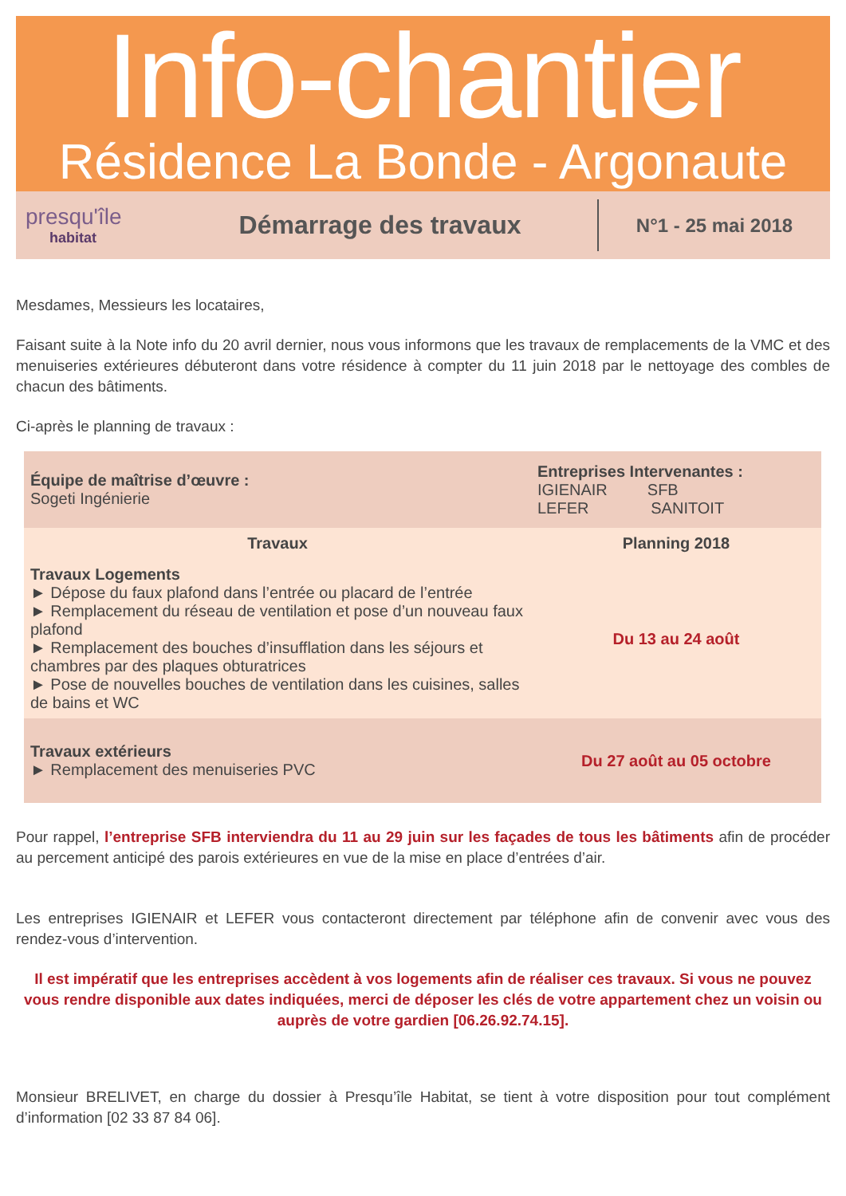Info-chantier
Résidence La Bonde - Argonaute
presqu'île
habitat
Démarrage des travaux
N°1 - 25 mai 2018
Mesdames, Messieurs les locataires,
Faisant suite à la Note info du 20 avril dernier, nous vous informons que les travaux de remplacements de la VMC et des menuiseries extérieures débuteront dans votre résidence à compter du 11 juin 2018 par le nettoyage des combles de chacun des bâtiments.
Ci-après le planning de travaux :
| Équipe de maîtrise d’œuvre : Sogeti Ingénierie | Entreprises Intervenantes : IGIENAIR SFB LEFER SANITOIT |
| Travaux | Planning 2018 |
| Travaux Logements ► Dépose du faux plafond dans l’entrée ou placard de l’entrée ► Remplacement du réseau de ventilation et pose d’un nouveau faux plafond ► Remplacement des bouches d’insufflation dans les séjours et chambres par des plaques obturatrices ► Pose de nouvelles bouches de ventilation dans les cuisines, salles de bains et WC | Du 13 au 24 août |
| Travaux extérieurs ► Remplacement des menuiseries PVC | Du 27 août au 05 octobre |
Pour rappel, l’entreprise SFB interviendra du 11 au 29 juin sur les façades de tous les bâtiments afin de procéder au percement anticipé des parois extérieures en vue de la mise en place d’entrées d’air.
Les entreprises IGIENAIR et LEFER vous contacteront directement par téléphone afin de convenir avec vous des rendez-vous d’intervention.
Il est impératif que les entreprises accèdent à vos logements afin de réaliser ces travaux. Si vous ne pouvez vous rendre disponible aux dates indiquées, merci de déposer les clés de votre appartement chez un voisin ou auprès de votre gardien [06.26.92.74.15].
Monsieur BRELIVET, en charge du dossier à Presqu’île Habitat, se tient à votre disposition pour tout complément d’information [02 33 87 84 06].